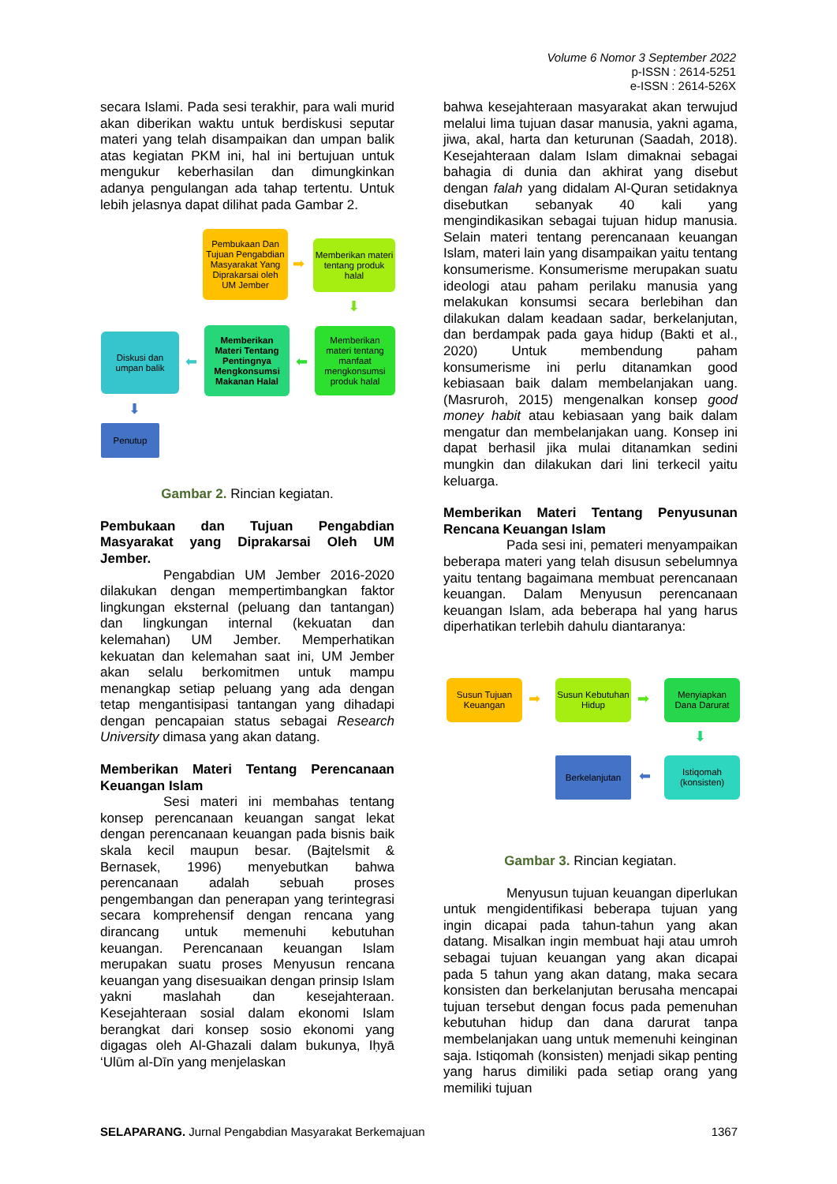Volume 6 Nomor 3 September 2022
p-ISSN : 2614-5251
e-ISSN : 2614-526X
secara Islami. Pada sesi terakhir, para wali murid akan diberikan waktu untuk berdiskusi seputar materi yang telah disampaikan dan umpan balik atas kegiatan PKM ini, hal ini bertujuan untuk mengukur keberhasilan dan dimungkinkan adanya pengulangan ada tahap tertentu. Untuk lebih jelasnya dapat dilihat pada Gambar 2.
Pembukaan Dan Tujuan Pengabdian Masyarakat Yang Diprakarsai oleh UM Jember
➡
Memberikan materi tentang produk halal
⬇
Memberikan materi tentang manfaat mengkonsumsi produk halal
⬅
Memberikan Materi Tentang Pentingnya Mengkonsumsi Makanan Halal
⬅
Diskusi dan umpan balik
⬇
Penutup
Gambar 2. Rincian kegiatan.
Pembukaan dan Tujuan Pengabdian Masyarakat yang Diprakarsai Oleh UM Jember.
Pengabdian UM Jember 2016-2020 dilakukan dengan mempertimbangkan faktor lingkungan eksternal (peluang dan tantangan) dan lingkungan internal (kekuatan dan kelemahan) UM Jember. Memperhatikan kekuatan dan kelemahan saat ini, UM Jember akan selalu berkomitmen untuk mampu menangkap setiap peluang yang ada dengan tetap mengantisipasi tantangan yang dihadapi dengan pencapaian status sebagai Research University dimasa yang akan datang.
Memberikan Materi Tentang Perencanaan Keuangan Islam
Sesi materi ini membahas tentang konsep perencanaan keuangan sangat lekat dengan perencanaan keuangan pada bisnis baik skala kecil maupun besar. (Bajtelsmit & Bernasek, 1996) menyebutkan bahwa perencanaan adalah sebuah proses pengembangan dan penerapan yang terintegrasi secara komprehensif dengan rencana yang dirancang untuk memenuhi kebutuhan keuangan. Perencanaan keuangan Islam merupakan suatu proses Menyusun rencana keuangan yang disesuaikan dengan prinsip Islam yakni maslahah dan kesejahteraan. Kesejahteraan sosial dalam ekonomi Islam berangkat dari konsep sosio ekonomi yang digagas oleh Al-Ghazali dalam bukunya, Iḥyā ‘Ulūm al-Dīn yang menjelaskan
bahwa kesejahteraan masyarakat akan terwujud melalui lima tujuan dasar manusia, yakni agama, jiwa, akal, harta dan keturunan (Saadah, 2018). Kesejahteraan dalam Islam dimaknai sebagai bahagia di dunia dan akhirat yang disebut dengan falah yang didalam Al-Quran setidaknya disebutkan sebanyak 40 kali yang mengindikasikan sebagai tujuan hidup manusia. Selain materi tentang perencanaan keuangan Islam, materi lain yang disampaikan yaitu tentang konsumerisme. Konsumerisme merupakan suatu ideologi atau paham perilaku manusia yang melakukan konsumsi secara berlebihan dan dilakukan dalam keadaan sadar, berkelanjutan, dan berdampak pada gaya hidup (Bakti et al., 2020) Untuk membendung paham konsumerisme ini perlu ditanamkan good kebiasaan baik dalam membelanjakan uang. (Masruroh, 2015) mengenalkan konsep good money habit atau kebiasaan yang baik dalam mengatur dan membelanjakan uang. Konsep ini dapat berhasil jika mulai ditanamkan sedini mungkin dan dilakukan dari lini terkecil yaitu keluarga.
Memberikan Materi Tentang Penyusunan Rencana Keuangan Islam
Pada sesi ini, pemateri menyampaikan beberapa materi yang telah disusun sebelumnya yaitu tentang bagaimana membuat perencanaan keuangan. Dalam Menyusun perencanaan keuangan Islam, ada beberapa hal yang harus diperhatikan terlebih dahulu diantaranya:
Susun Tujuan Keuangan
➡
Susun Kebutuhan Hidup
➡
Menyiapkan Dana Darurat
⬇
Istiqomah (konsisten)
⬅
Berkelanjutan
Gambar 3. Rincian kegiatan.
Menyusun tujuan keuangan diperlukan untuk mengidentifikasi beberapa tujuan yang ingin dicapai pada tahun-tahun yang akan datang. Misalkan ingin membuat haji atau umroh sebagai tujuan keuangan yang akan dicapai pada 5 tahun yang akan datang, maka secara konsisten dan berkelanjutan berusaha mencapai tujuan tersebut dengan focus pada pemenuhan kebutuhan hidup dan dana darurat tanpa membelanjakan uang untuk memenuhi keinginan saja. Istiqomah (konsisten) menjadi sikap penting yang harus dimiliki pada setiap orang yang memiliki tujuan
SELAPARANG. Jurnal Pengabdian Masyarakat Berkemajuan 1367